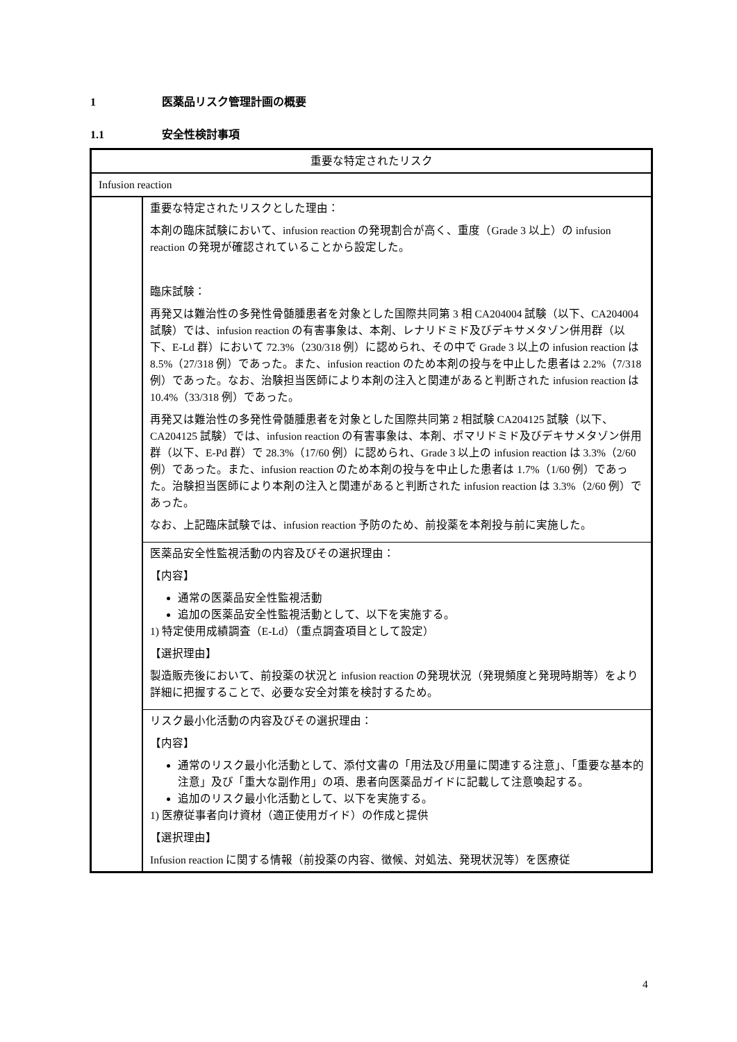1 医薬品リスク管理計画の概要
1.1 安全性検討事項
| 重要な特定されたリスク | |
| Infusion reaction | |
| | 重要な特定されたリスクとした理由： 本剤の臨床試験において、infusion reaction の発現割合が高く、重度（Grade 3 以上）の infusion reaction の発現が確認されていることから設定した。 臨床試験： 再発又は難治性の多発性骨髄腫患者を対象とした国際共同第 3 相 CA204004 試験（以下、CA204004 試験）では、infusion reaction の有害事象は、本剤、レナリドミド及びデキサメタゾン併用群（以下、E-Ld 群）において 72.3%（230/318 例）に認められ、その中で Grade 3 以上の infusion reaction は 8.5%（27/318 例）であった。また、infusion reaction のため本剤の投与を中止した患者は 2.2%（7/318 例）であった。なお、治験担当医師により本剤の注入と関連があると判断された infusion reaction は 10.4%（33/318 例）であった。 再発又は難治性の多発性骨髄腫患者を対象とした国際共同第 2 相試験 CA204125 試験（以下、CA204125 試験）では、infusion reaction の有害事象は、本剤、ポマリドミド及びデキサメタゾン併用群（以下、E-Pd 群）で 28.3%（17/60 例）に認められ、Grade 3 以上の infusion reaction は 3.3%（2/60 例）であった。また、infusion reaction のため本剤の投与を中止した患者は 1.7%（1/60 例）であった。治験担当医師により本剤の注入と関連があると判断された infusion reaction は 3.3%（2/60 例）であった。 なお、上記臨床試験では、infusion reaction 予防のため、前投薬を本剤投与前に実施した。 |
| | 医薬品安全性監視活動の内容及びその選択理由： 【内容】 通常の医薬品安全性監視活動 追加の医薬品安全性監視活動として、以下を実施する。 1) 特定使用成績調査（E-Ld）（重点調査項目として設定） 【選択理由】 製造販売後において、前投薬の状況と infusion reaction の発現状況（発現頻度と発現時期等）をより詳細に把握することで、必要な安全対策を検討するため。 |
| | リスク最小化活動の内容及びその選択理由： 【内容】 通常のリスク最小化活動として、添付文書の「用法及び用量に関連する注意」、「重要な基本的注意」及び「重大な副作用」の項、患者向医薬品ガイドに記載して注意喚起する。 追加のリスク最小化活動として、以下を実施する。 1) 医療従事者向け資材（適正使用ガイド）の作成と提供 【選択理由】 Infusion reaction に関する情報（前投薬の内容、徴候、対処法、発現状況等）を医療従 |
4